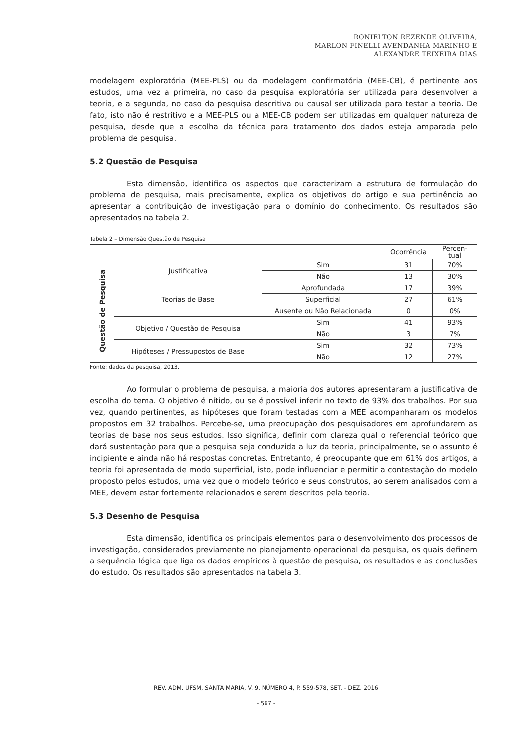RONIELTON REZENDE OLIVEIRA,
MARLON FINELLI AVENDANHA MARINHO E
ALEXANDRE TEIXEIRA DIAS
modelagem exploratória (MEE-PLS) ou da modelagem confirmatória (MEE-CB), é pertinente aos estudos, uma vez a primeira, no caso da pesquisa exploratória ser utilizada para desenvolver a teoria, e a segunda, no caso da pesquisa descritiva ou causal ser utilizada para testar a teoria. De fato, isto não é restritivo e a MEE-PLS ou a MEE-CB podem ser utilizadas em qualquer natureza de pesquisa, desde que a escolha da técnica para tratamento dos dados esteja amparada pelo problema de pesquisa.
5.2 Questão de Pesquisa
Esta dimensão, identifica os aspectos que caracterizam a estrutura de formulação do problema de pesquisa, mais precisamente, explica os objetivos do artigo e sua pertinência ao apresentar a contribuição de investigação para o domínio do conhecimento. Os resultados são apresentados na tabela 2.
Tabela 2 – Dimensão Questão de Pesquisa
| | | | Ocorrência | Percen- tual |
| --- | --- | --- | --- | --- |
| Questão de Pesquisa | Justificativa | Sim | 31 | 70% |
| | | Não | 13 | 30% |
| | Teorias de Base | Aprofundada | 17 | 39% |
| | | Superficial | 27 | 61% |
| | | Ausente ou Não Relacionada | 0 | 0% |
| | Objetivo / Questão de Pesquisa | Sim | 41 | 93% |
| | | Não | 3 | 7% |
| | Hipóteses / Pressupostos de Base | Sim | 32 | 73% |
| | | Não | 12 | 27% |
Fonte: dados da pesquisa, 2013.
Ao formular o problema de pesquisa, a maioria dos autores apresentaram a justificativa de escolha do tema. O objetivo é nítido, ou se é possível inferir no texto de 93% dos trabalhos. Por sua vez, quando pertinentes, as hipóteses que foram testadas com a MEE acompanharam os modelos propostos em 32 trabalhos. Percebe-se, uma preocupação dos pesquisadores em aprofundarem as teorias de base nos seus estudos. Isso significa, definir com clareza qual o referencial teórico que dará sustentação para que a pesquisa seja conduzida a luz da teoria, principalmente, se o assunto é incipiente e ainda não há respostas concretas. Entretanto, é preocupante que em 61% dos artigos, a teoria foi apresentada de modo superficial, isto, pode influenciar e permitir a contestação do modelo proposto pelos estudos, uma vez que o modelo teórico e seus construtos, ao serem analisados com a MEE, devem estar fortemente relacionados e serem descritos pela teoria.
5.3 Desenho de Pesquisa
Esta dimensão, identifica os principais elementos para o desenvolvimento dos processos de investigação, considerados previamente no planejamento operacional da pesquisa, os quais definem a sequência lógica que liga os dados empíricos à questão de pesquisa, os resultados e as conclusões do estudo. Os resultados são apresentados na tabela 3.
REV. ADM. UFSM, SANTA MARIA, V. 9, NÚMERO 4, P. 559-578, SET. - DEZ. 2016
- 567 -